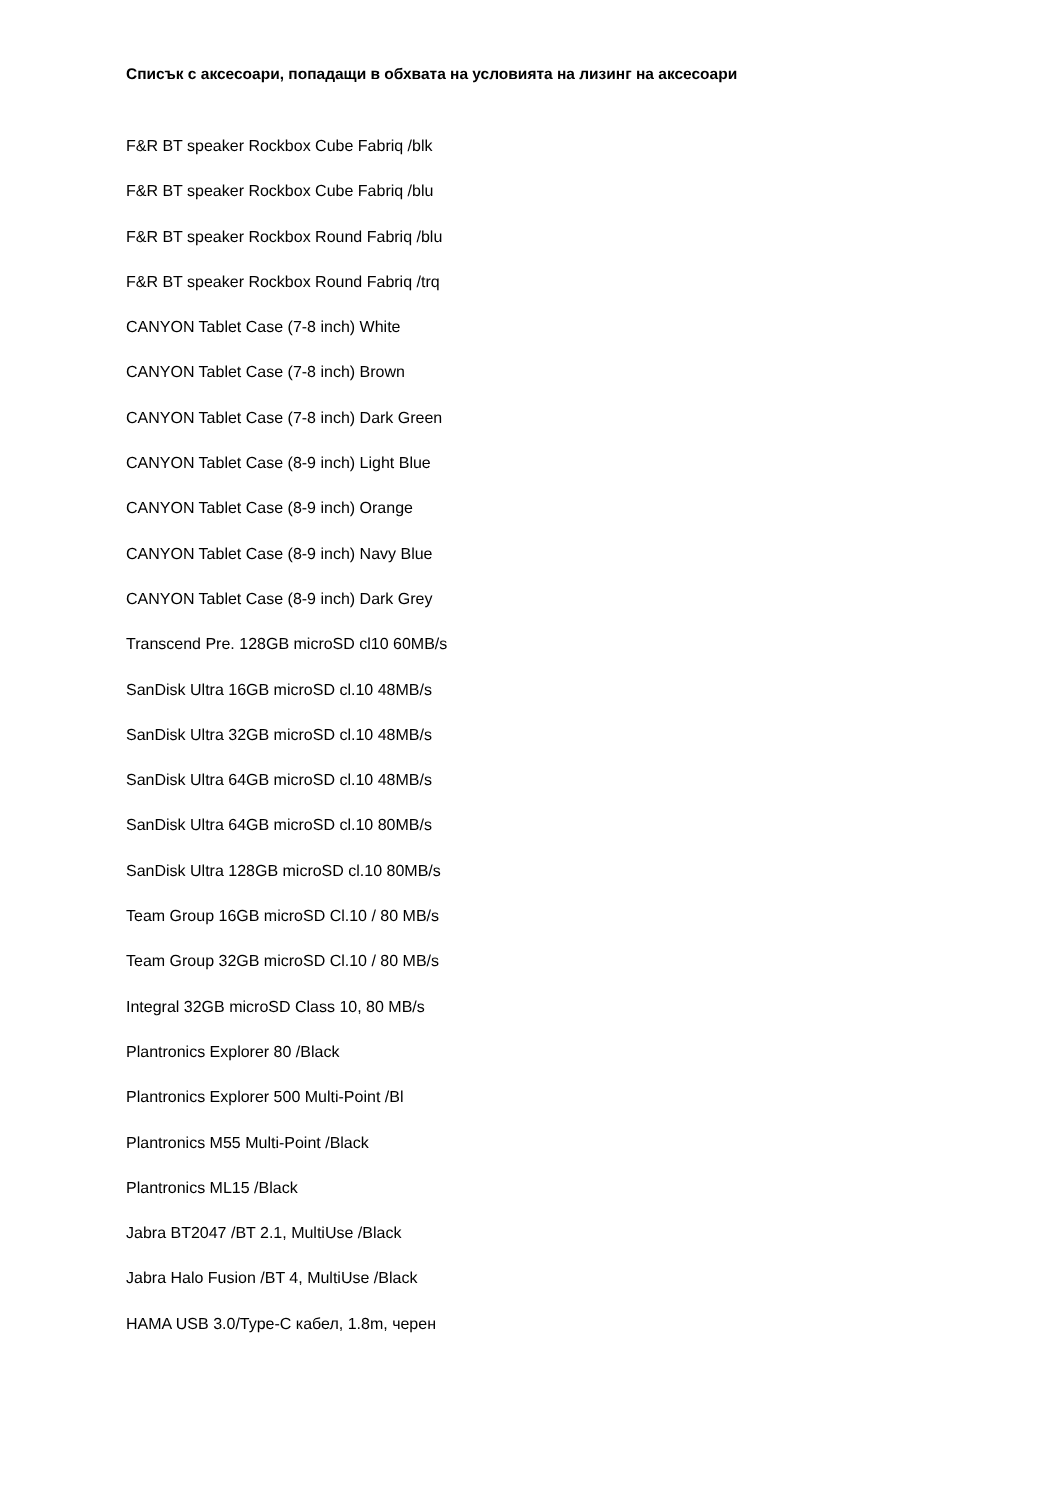Списък с аксесоари, попадащи в обхвата на условията на лизинг на аксесоари
F&R BT speaker Rockbox Cube Fabriq /blk
F&R BT speaker Rockbox Cube Fabriq /blu
F&R BT speaker Rockbox Round Fabriq /blu
F&R BT speaker Rockbox Round Fabriq /trq
CANYON Tablet Case (7-8 inch) White
CANYON Tablet Case (7-8 inch) Brown
CANYON Tablet Case (7-8 inch) Dark Green
CANYON Tablet Case (8-9 inch) Light Blue
CANYON Tablet Case (8-9 inch) Orange
CANYON Tablet Case (8-9 inch) Navy Blue
CANYON Tablet Case (8-9 inch) Dark Grey
Transcend Pre. 128GB microSD cl10 60MB/s
SanDisk Ultra 16GB microSD cl.10 48MB/s
SanDisk Ultra 32GB microSD cl.10 48MB/s
SanDisk Ultra 64GB microSD cl.10 48MB/s
SanDisk Ultra 64GB microSD cl.10 80MB/s
SanDisk Ultra 128GB microSD cl.10 80MB/s
Team Group 16GB microSD Cl.10 / 80 MB/s
Team Group 32GB microSD Cl.10 / 80 MB/s
Integral 32GB microSD Class 10, 80 MB/s
Plantronics Explorer 80 /Black
Plantronics Explorer 500 Multi-Point /Bl
Plantronics M55 Multi-Point /Black
Plantronics ML15 /Black
Jabra BT2047 /BT 2.1, MultiUse /Black
Jabra Halo Fusion /BT 4, MultiUse /Black
HAMA USB 3.0/Type-C кабел, 1.8m, черен